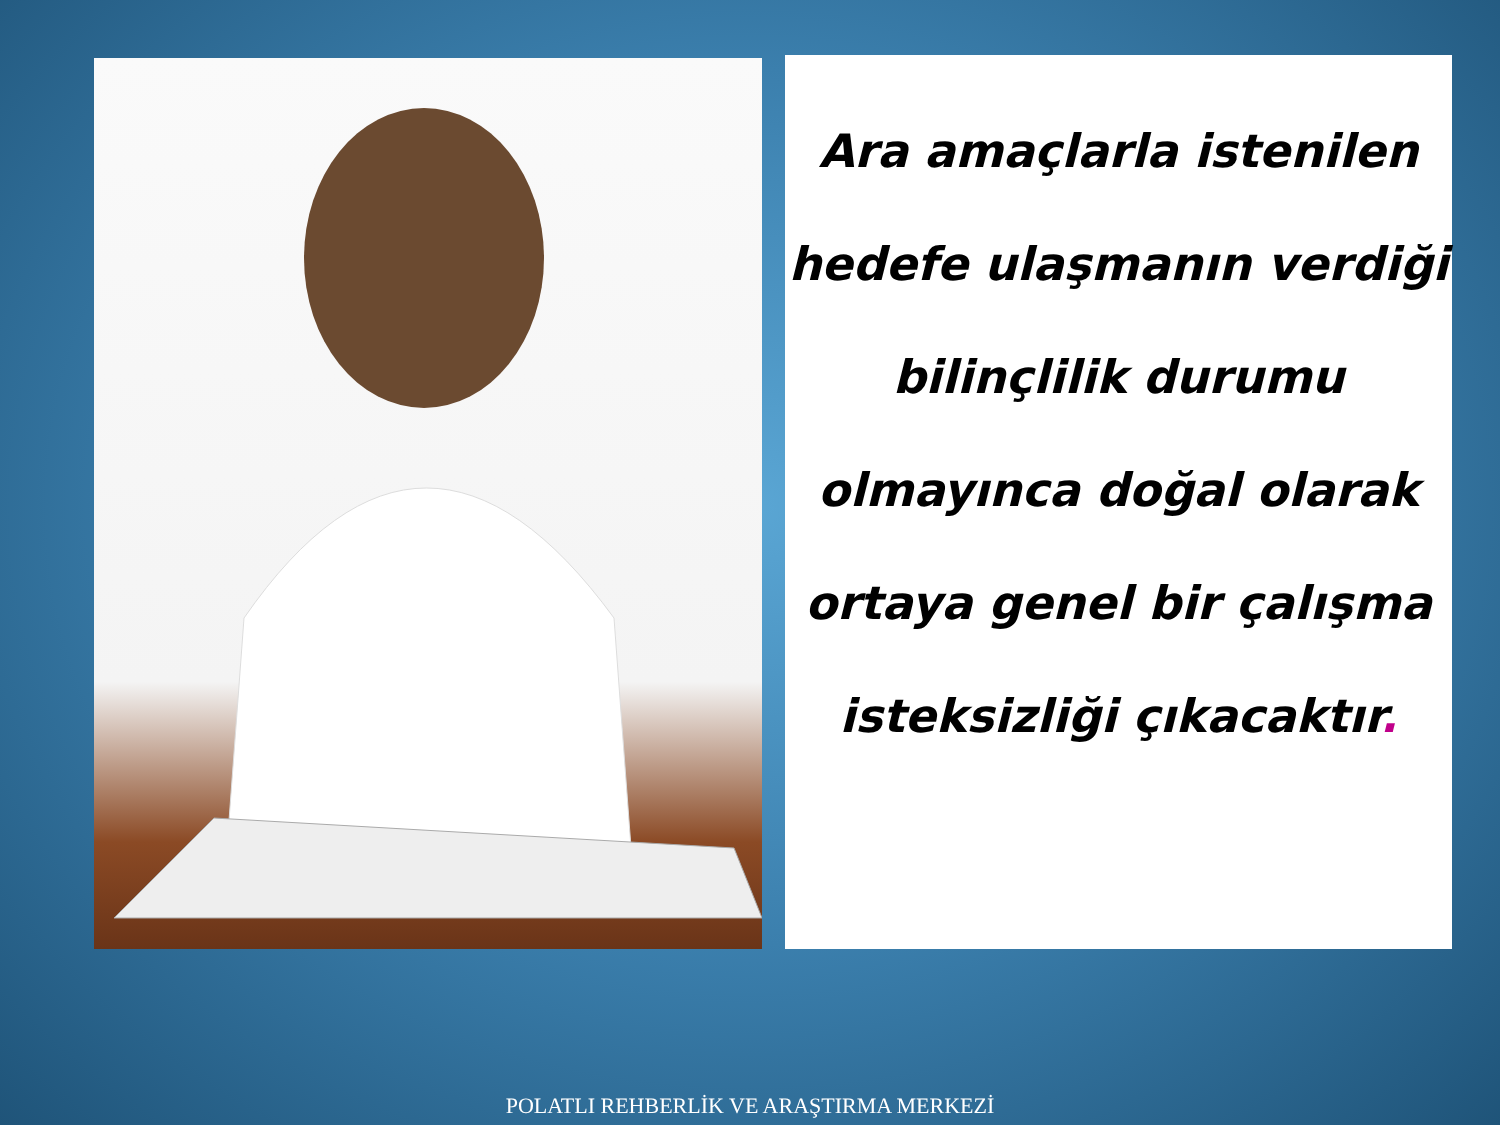Ara amaçlarla istenilen hedefe ulaşmanın verdiği bilinçlilik durumu olmayınca doğal olarak ortaya genel bir çalışma isteksizliği çıkacaktır.
POLATLI REHBERLİK VE ARAŞTIRMA MERKEZİ